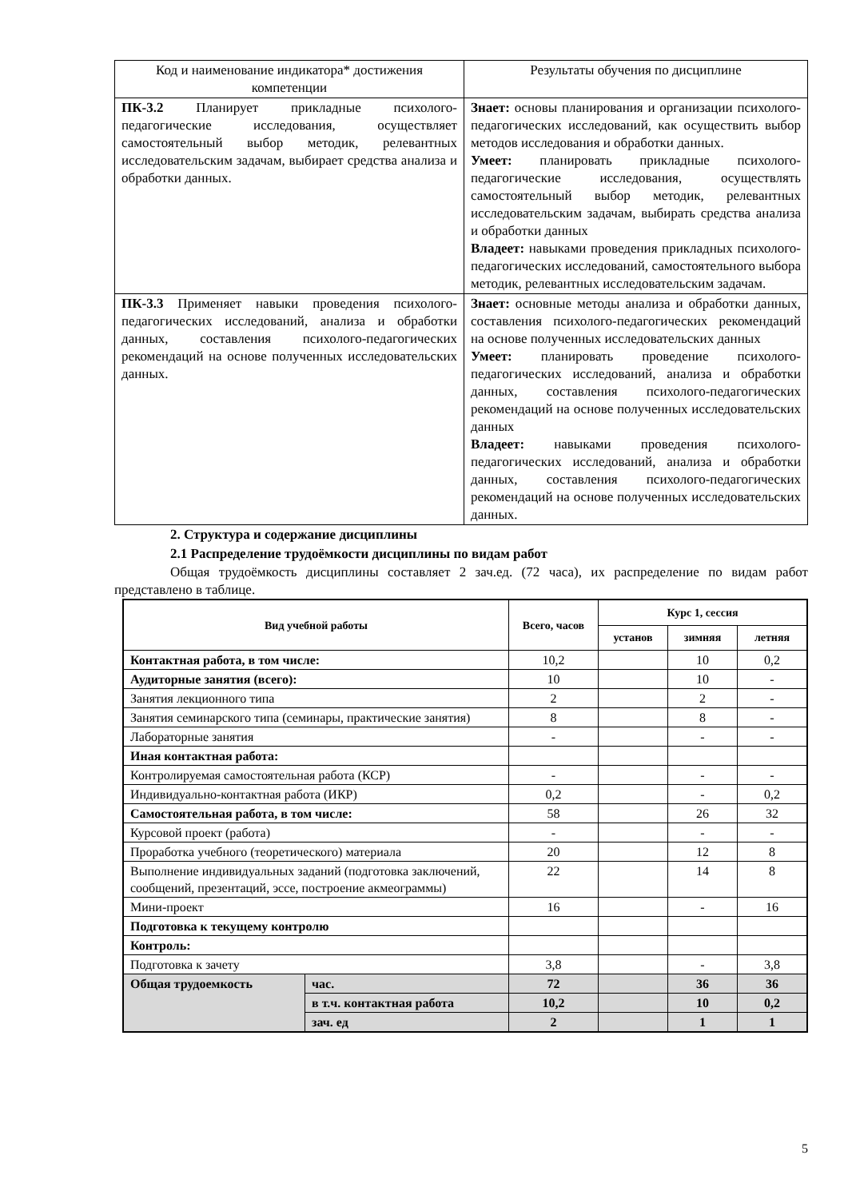| Код и наименование индикатора* достижения компетенции | Результаты обучения по дисциплине |
| ПК-3.2 Планирует прикладные психолого-педагогические исследования, осуществляет самостоятельный выбор методик, релевантных исследовательским задачам, выбирает средства анализа и обработки данных. | Знает: основы планирования и организации психолого-педагогических исследований, как осуществить выбор методов исследования и обработки данных. Умеет: планировать прикладные психолого-педагогические исследования, осуществлять самостоятельный выбор методик, релевантных исследовательским задачам, выбирать средства анализа и обработки данных Владеет: навыками проведения прикладных психолого-педагогических исследований, самостоятельного выбора методик, релевантных исследовательским задачам. |
| ПК-3.3 Применяет навыки проведения психолого-педагогических исследований, анализа и обработки данных, составления психолого-педагогических рекомендаций на основе полученных исследовательских данных. | Знает: основные методы анализа и обработки данных, составления психолого-педагогических рекомендаций на основе полученных исследовательских данных Умеет: планировать проведение психолого-педагогических исследований, анализа и обработки данных, составления психолого-педагогических рекомендаций на основе полученных исследовательских данных Владеет: навыками проведения психолого-педагогических исследований, анализа и обработки данных, составления психолого-педагогических рекомендаций на основе полученных исследовательских данных. |
2. Структура и содержание дисциплины
2.1 Распределение трудоёмкости дисциплины по видам работ
Общая трудоёмкость дисциплины составляет 2 зач.ед. (72 часа), их распределение по видам работ представлено в таблице.
| Вид учебной работы | | Всего, часов | Курс 1, сессия | | |
| --- | --- | --- | --- | --- | --- |
| | | | установ | зимняя | летняя |
| Контактная работа, в том числе: | | 10,2 | | 10 | 0,2 |
| Аудиторные занятия (всего): | | 10 | | 10 | - |
| Занятия лекционного типа | | 2 | | 2 | - |
| Занятия семинарского типа (семинары, практические занятия) | | 8 | | 8 | - |
| Лабораторные занятия | | - | | - | - |
| Иная контактная работа: | | | | | |
| Контролируемая самостоятельная работа (КСР) | | - | | - | - |
| Индивидуально-контактная работа (ИКР) | | 0,2 | | - | 0,2 |
| Самостоятельная работа, в том числе: | | 58 | | 26 | 32 |
| Курсовой проект (работа) | | - | | - | - |
| Проработка учебного (теоретического) материала | | 20 | | 12 | 8 |
| Выполнение индивидуальных заданий (подготовка заключений, сообщений, презентаций, эссе, построение акмеограммы) | | 22 | | 14 | 8 |
| Мини-проект | | 16 | | - | 16 |
| Подготовка к текущему контролю | | | | | |
| Контроль: | | | | | |
| Подготовка к зачету | | 3,8 | | - | 3,8 |
| Общая трудоемкость | час. | 72 | | 36 | 36 |
| | в т.ч. контактная работа | 10,2 | | 10 | 0,2 |
| | зач. ед | 2 | | 1 | 1 |
5